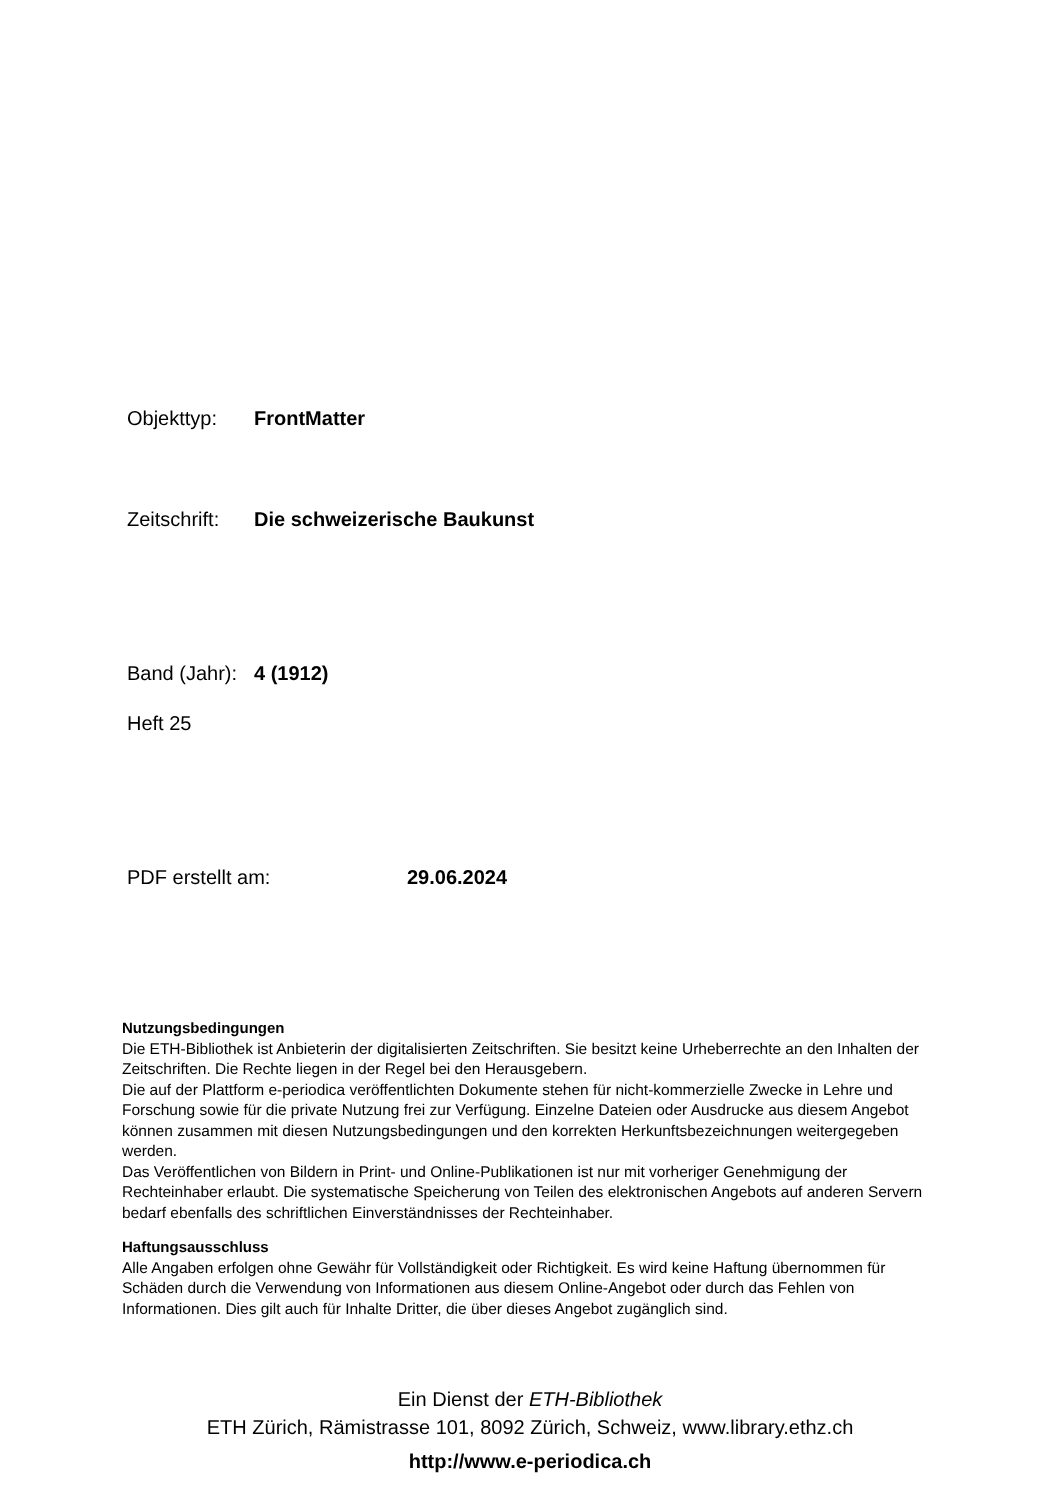Objekttyp: FrontMatter
Zeitschrift: Die schweizerische Baukunst
Band (Jahr): 4 (1912)
Heft 25
PDF erstellt am: 29.06.2024
Nutzungsbedingungen
Die ETH-Bibliothek ist Anbieterin der digitalisierten Zeitschriften. Sie besitzt keine Urheberrechte an den Inhalten der Zeitschriften. Die Rechte liegen in der Regel bei den Herausgebern.
Die auf der Plattform e-periodica veröffentlichten Dokumente stehen für nicht-kommerzielle Zwecke in Lehre und Forschung sowie für die private Nutzung frei zur Verfügung. Einzelne Dateien oder Ausdrucke aus diesem Angebot können zusammen mit diesen Nutzungsbedingungen und den korrekten Herkunftsbezeichnungen weitergegeben werden.
Das Veröffentlichen von Bildern in Print- und Online-Publikationen ist nur mit vorheriger Genehmigung der Rechteinhaber erlaubt. Die systematische Speicherung von Teilen des elektronischen Angebots auf anderen Servern bedarf ebenfalls des schriftlichen Einverständnisses der Rechteinhaber.
Haftungsausschluss
Alle Angaben erfolgen ohne Gewähr für Vollständigkeit oder Richtigkeit. Es wird keine Haftung übernommen für Schäden durch die Verwendung von Informationen aus diesem Online-Angebot oder durch das Fehlen von Informationen. Dies gilt auch für Inhalte Dritter, die über dieses Angebot zugänglich sind.
Ein Dienst der ETH-Bibliothek
ETH Zürich, Rämistrasse 101, 8092 Zürich, Schweiz, www.library.ethz.ch
http://www.e-periodica.ch